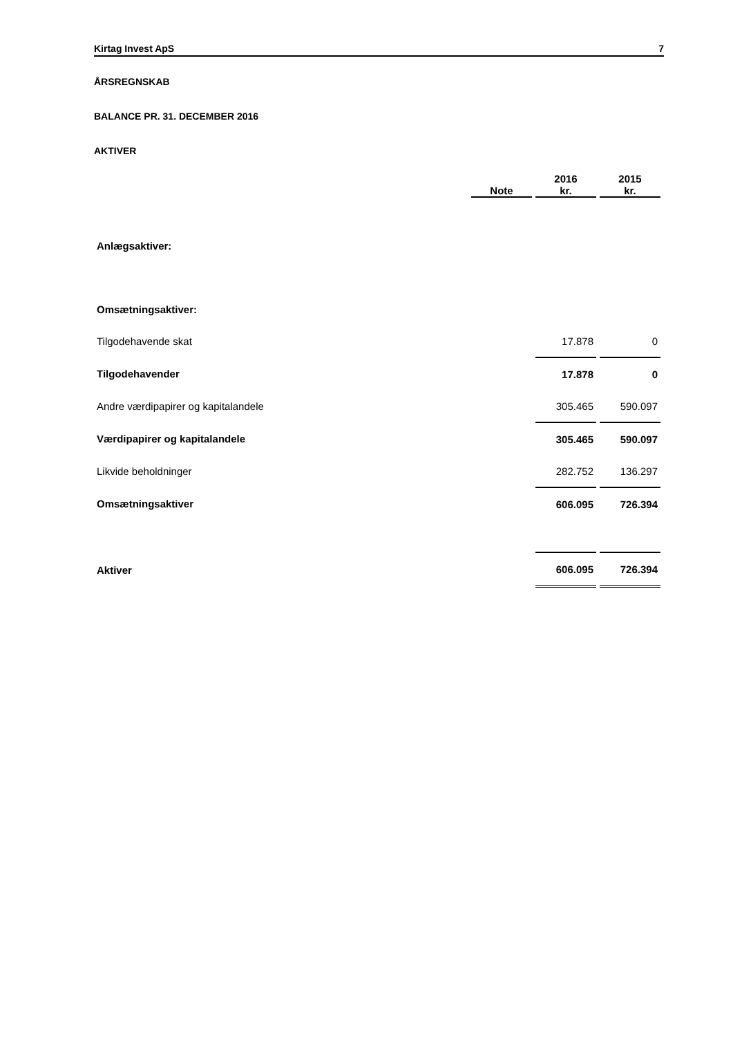Kirtag Invest ApS 7
ÅRSREGNSKAB
BALANCE PR. 31. DECEMBER 2016
AKTIVER
| | Note | 2016 kr. | 2015 kr. |
| Anlægsaktiver: | | | |
| Omsætningsaktiver: | | | |
| Tilgodehavende skat | | 17.878 | 0 |
| Tilgodehavender | | 17.878 | 0 |
| Andre værdipapirer og kapitalandele | | 305.465 | 590.097 |
| Værdipapirer og kapitalandele | | 305.465 | 590.097 |
| Likvide beholdninger | | 282.752 | 136.297 |
| Omsætningsaktiver | | 606.095 | 726.394 |
| Aktiver | | 606.095 | 726.394 |